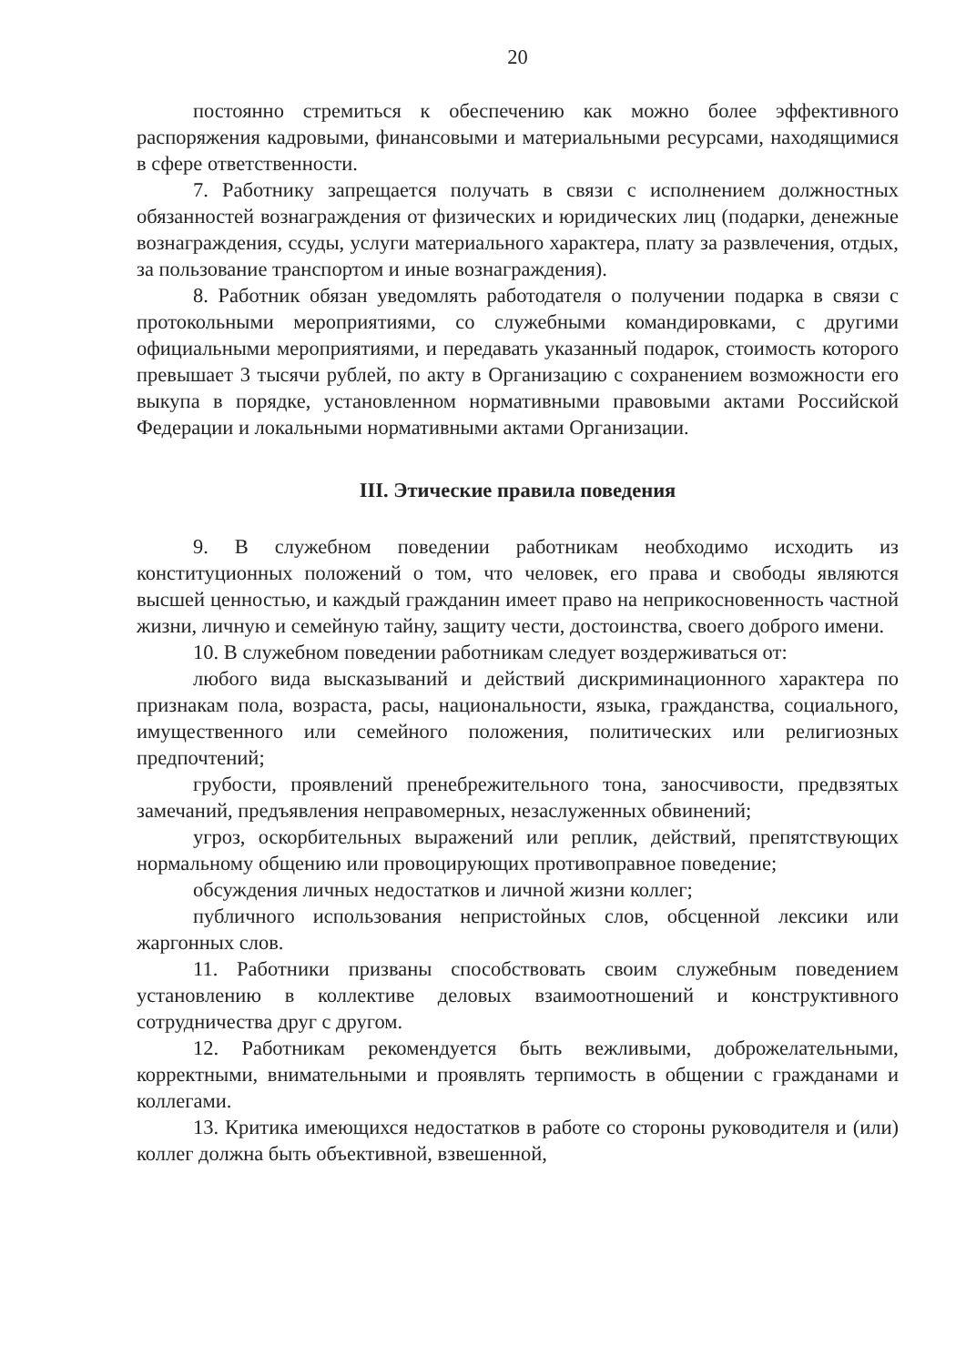20
постоянно стремиться к обеспечению как можно более эффективного распоряжения кадровыми, финансовыми и материальными ресурсами, находящимися в сфере ответственности.
7. Работнику запрещается получать в связи с исполнением должностных обязанностей вознаграждения от физических и юридических лиц (подарки, денежные вознаграждения, ссуды, услуги материального характера, плату за развлечения, отдых, за пользование транспортом и иные вознаграждения).
8. Работник обязан уведомлять работодателя о получении подарка в связи с протокольными мероприятиями, со служебными командировками, с другими официальными мероприятиями, и передавать указанный подарок, стоимость которого превышает 3 тысячи рублей, по акту в Организацию с сохранением возможности его выкупа в порядке, установленном нормативными правовыми актами Российской Федерации и локальными нормативными актами Организации.
III. Этические правила поведения
9. В служебном поведении работникам необходимо исходить из конституционных положений о том, что человек, его права и свободы являются высшей ценностью, и каждый гражданин имеет право на неприкосновенность частной жизни, личную и семейную тайну, защиту чести, достоинства, своего доброго имени.
10. В служебном поведении работникам следует воздерживаться от:
любого вида высказываний и действий дискриминационного характера по признакам пола, возраста, расы, национальности, языка, гражданства, социального, имущественного или семейного положения, политических или религиозных предпочтений;
грубости, проявлений пренебрежительного тона, заносчивости, предвзятых замечаний, предъявления неправомерных, незаслуженных обвинений;
угроз, оскорбительных выражений или реплик, действий, препятствующих нормальному общению или провоцирующих противоправное поведение;
обсуждения личных недостатков и личной жизни коллег;
публичного использования непристойных слов, обсценной лексики или жаргонных слов.
11. Работники призваны способствовать своим служебным поведением установлению в коллективе деловых взаимоотношений и конструктивного сотрудничества друг с другом.
12. Работникам рекомендуется быть вежливыми, доброжелательными, корректными, внимательными и проявлять терпимость в общении с гражданами и коллегами.
13. Критика имеющихся недостатков в работе со стороны руководителя и (или) коллег должна быть объективной, взвешенной,